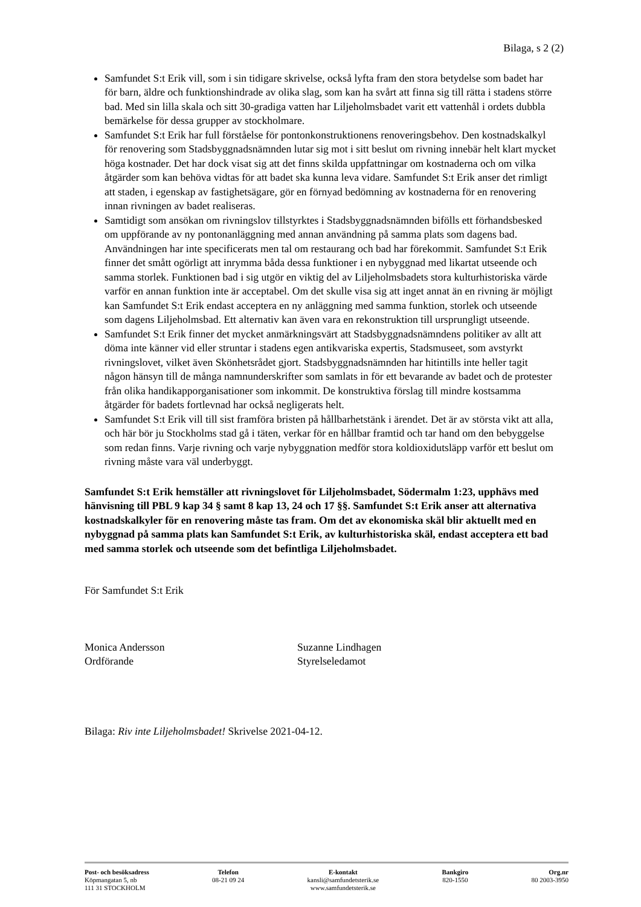Bilaga, s 2 (2)
Samfundet S:t Erik vill, som i sin tidigare skrivelse, också lyfta fram den stora betydelse som badet har för barn, äldre och funktionshindrade av olika slag, som kan ha svårt att finna sig till rätta i stadens större bad. Med sin lilla skala och sitt 30-gradiga vatten har Liljeholmsbadet varit ett vattenhål i ordets dubbla bemärkelse för dessa grupper av stockholmare.
Samfundet S:t Erik har full förståelse för pontonkonstruktionens renoveringsbehov. Den kostnadskalkyl för renovering som Stadsbyggnadsnämnden lutar sig mot i sitt beslut om rivning innebär helt klart mycket höga kostnader. Det har dock visat sig att det finns skilda uppfattningar om kostnaderna och om vilka åtgärder som kan behöva vidtas för att badet ska kunna leva vidare. Samfundet S:t Erik anser det rimligt att staden, i egenskap av fastighetsägare, gör en förnyad bedömning av kostnaderna för en renovering innan rivningen av badet realiseras.
Samtidigt som ansökan om rivningslov tillstyrktes i Stadsbyggnadsnämnden bifölls ett förhandsbesked om uppförande av ny pontonanläggning med annan användning på samma plats som dagens bad. Användningen har inte specificerats men tal om restaurang och bad har förekommit. Samfundet S:t Erik finner det smått ogörligt att inrymma båda dessa funktioner i en nybyggnad med likartat utseende och samma storlek. Funktionen bad i sig utgör en viktig del av Liljeholmsbadets stora kulturhistoriska värde varför en annan funktion inte är acceptabel. Om det skulle visa sig att inget annat än en rivning är möjligt kan Samfundet S:t Erik endast acceptera en ny anläggning med samma funktion, storlek och utseende som dagens Liljeholmsbad. Ett alternativ kan även vara en rekonstruktion till ursprungligt utseende.
Samfundet S:t Erik finner det mycket anmärkningsvärt att Stadsbyggnadsnämndens politiker av allt att döma inte känner vid eller struntar i stadens egen antikvariska expertis, Stadsmuseet, som avstyrkt rivningslovet, vilket även Skönhetsrådet gjort. Stadsbyggnadsnämnden har hitintills inte heller tagit någon hänsyn till de många namnunderskrifter som samlats in för ett bevarande av badet och de protester från olika handikapporganisationer som inkommit. De konstruktiva förslag till mindre kostsamma åtgärder för badets fortlevnad har också negligerats helt.
Samfundet S:t Erik vill till sist framföra bristen på hållbarhetstänk i ärendet. Det är av största vikt att alla, och här bör ju Stockholms stad gå i täten, verkar för en hållbar framtid och tar hand om den bebyggelse som redan finns. Varje rivning och varje nybyggnation medför stora koldioxidutsläpp varför ett beslut om rivning måste vara väl underbyggt.
Samfundet S:t Erik hemställer att rivningslovet för Liljeholmsbadet, Södermalm 1:23, upphävs med hänvisning till PBL 9 kap 34 § samt 8 kap 13, 24 och 17 §§. Samfundet S:t Erik anser att alternativa kostnadskalkyler för en renovering måste tas fram. Om det av ekonomiska skäl blir aktuellt med en nybyggnad på samma plats kan Samfundet S:t Erik, av kulturhistoriska skäl, endast acceptera ett bad med samma storlek och utseende som det befintliga Liljeholmsbadet.
För Samfundet S:t Erik
Monica Andersson
Ordförande
Suzanne Lindhagen
Styrelseledamot
Bilaga: Riv inte Liljeholmsbadet! Skrivelse 2021-04-12.
Post- och besöksadress
Köpmangatan 5, nb
111 31 STOCKHOLM
Telefon
08-21 09 24
E-kontakt
kansli@samfundetsterik.se
www.samfundetsterik.se
Bankgiro
820-1550
Org.nr
80 2003-3950